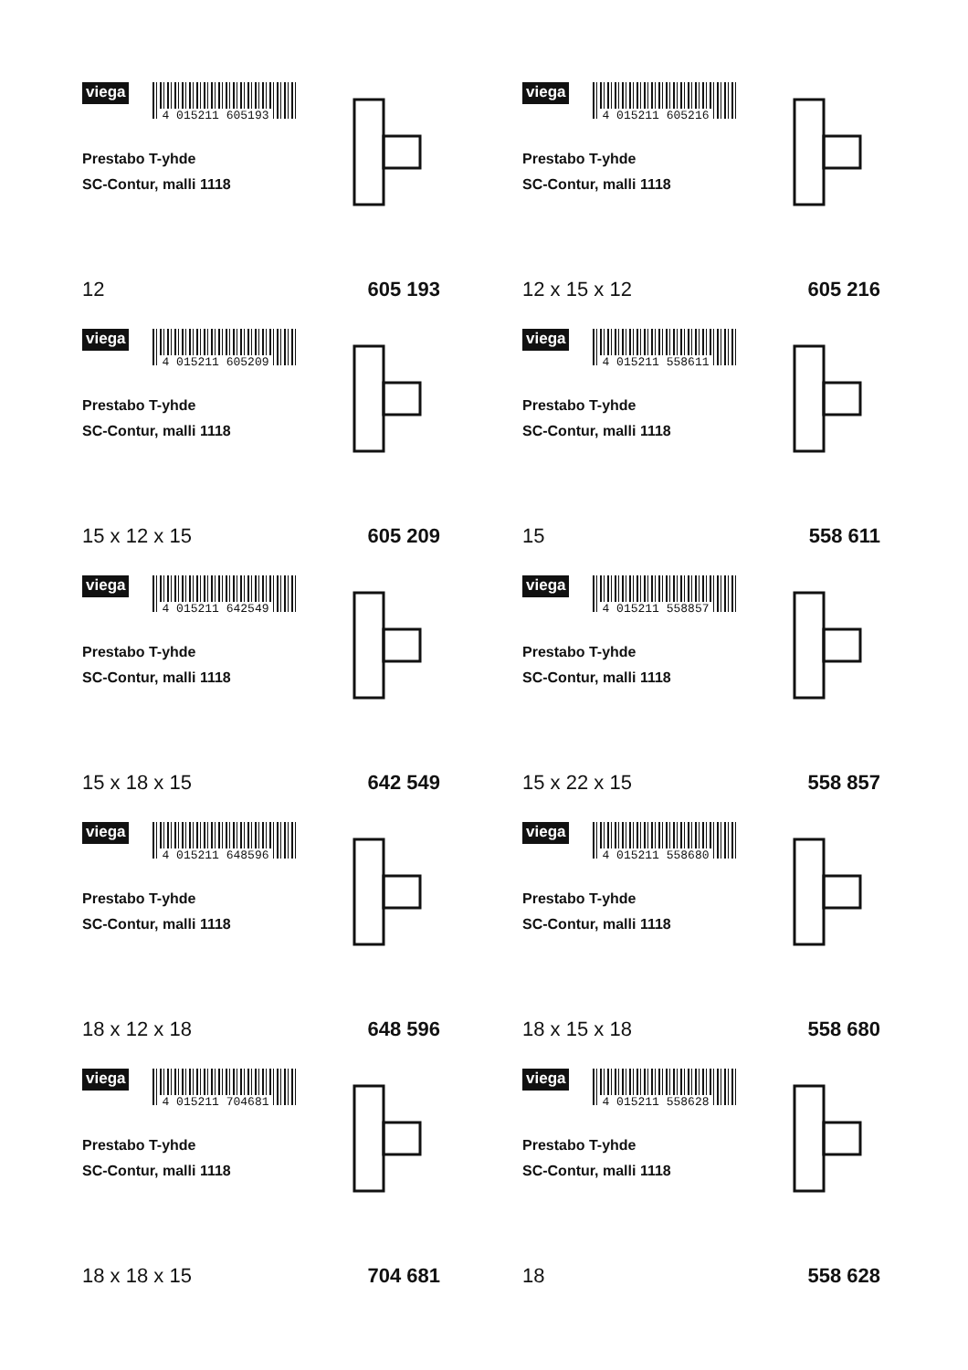viega
4 015211 605193
Prestabo T-yhde
SC-Contur, malli 1118
12 605 193
viega
4 015211 605216
Prestabo T-yhde
SC-Contur, malli 1118
12 x 15 x 12 605 216
viega
4 015211 605209
Prestabo T-yhde
SC-Contur, malli 1118
15 x 12 x 15 605 209
viega
4 015211 558611
Prestabo T-yhde
SC-Contur, malli 1118
15 558 611
viega
4 015211 642549
Prestabo T-yhde
SC-Contur, malli 1118
15 x 18 x 15 642 549
viega
4 015211 558857
Prestabo T-yhde
SC-Contur, malli 1118
15 x 22 x 15 558 857
viega
4 015211 648596
Prestabo T-yhde
SC-Contur, malli 1118
18 x 12 x 18 648 596
viega
4 015211 558680
Prestabo T-yhde
SC-Contur, malli 1118
18 x 15 x 18 558 680
viega
4 015211 704681
Prestabo T-yhde
SC-Contur, malli 1118
18 x 18 x 15 704 681
viega
4 015211 558628
Prestabo T-yhde
SC-Contur, malli 1118
18 558 628